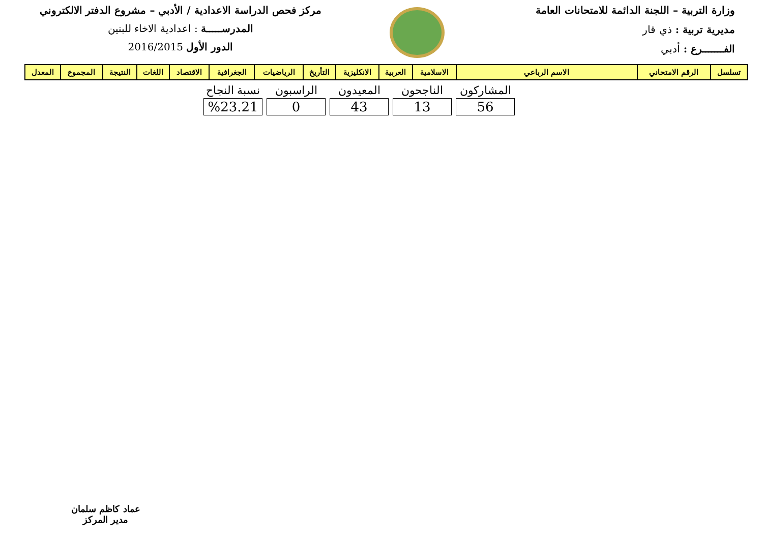وزارة التربية – اللجنة الدائمة للامتحانات العامة
مديرية تربية : ذي قار
الفـــــــرع : أدبي
مركز فحص الدراسة الاعدادية / الأدبي – مشروع الدفتر الالكتروني
المدرســـــة : اعدادية الاخاء للبنين
الدور الأول 2016/2015
| تسلسل | الرقم الامتحاني | الاسم الرباعي | الاسلامية | العربية | الانكليزية | التأريخ | الرياضيات | الجغرافية | الاقتصاد | اللغات | النتيجة | المجموع | المعدل |
| --- | --- | --- | --- | --- | --- | --- | --- | --- | --- | --- | --- | --- | --- |
| المشاركون | الناجحون | المعيدون | الراسبون | نسبة النجاح |
| --- | --- | --- | --- | --- |
| 56 | 13 | 43 | 0 | %23.21 |
عماد كاظم سلمان
مدير المركز